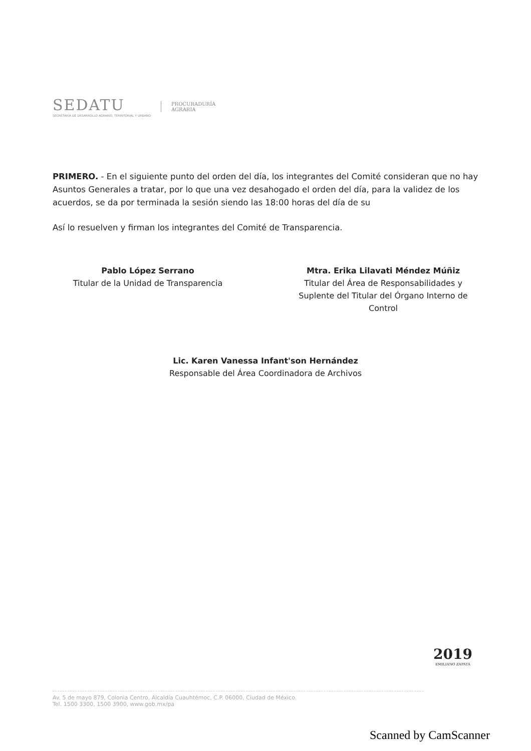SEDATU
SECRETARÍA DE DESARROLLO AGRARIO, TERRITORIAL Y URBANO
PROCURADURÍA
AGRARIA
PRIMERO. - En el siguiente punto del orden del día, los integrantes del Comité consideran que no hay Asuntos Generales a tratar, por lo que una vez desahogado el orden del día, para la validez de los acuerdos, se da por terminada la sesión siendo las 18:00 horas del día de su
Así lo resuelven y firman los integrantes del Comité de Transparencia.
Pablo López Serrano
Titular de la Unidad de Transparencia
Mtra. Erika Lilavati Méndez Múñiz
Titular del Área de Responsabilidades y Suplente del Titular del Órgano Interno de Control
Lic. Karen Vanessa Infant'son Hernández
Responsable del Área Coordinadora de Archivos
2019
EMILIANO ZAPATA
Av. 5 de mayo 879, Colonia Centro, Alcaldía Cuauhtémoc, C.P. 06000, Ciudad de México.
Tel. 1500 3300, 1500 3900, www.gob.mx/pa
Scanned by CamScanner